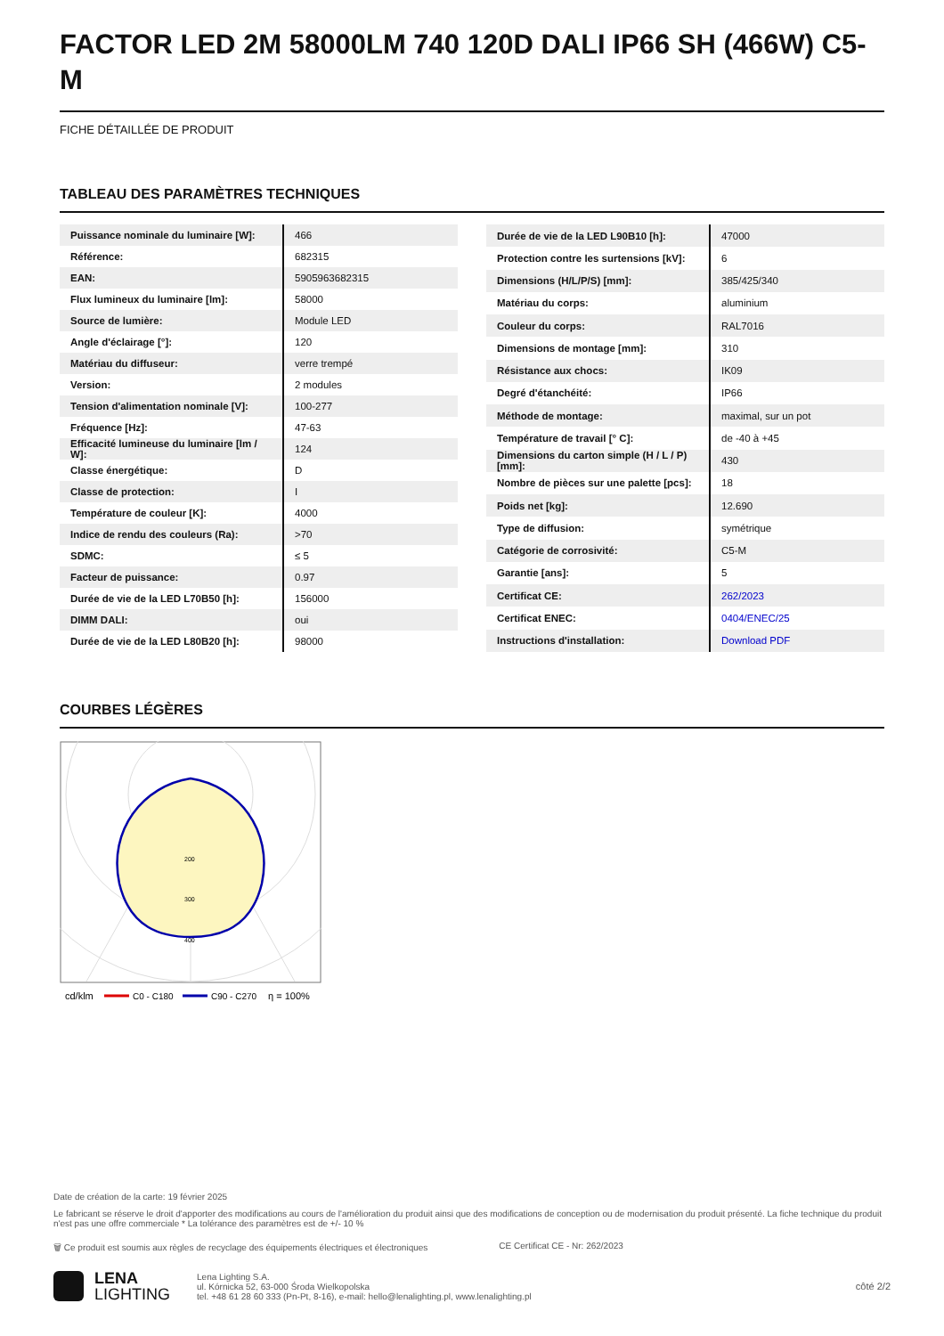FACTOR LED 2M 58000LM 740 120D DALI IP66 SH (466W) C5-M
FICHE DÉTAILLÉE DE PRODUIT
TABLEAU DES PARAMÈTRES TECHNIQUES
| Puissance nominale du luminaire [W]: | 466 |
| Référence: | 682315 |
| EAN: | 5905963682315 |
| Flux lumineux du luminaire [lm]: | 58000 |
| Source de lumière: | Module LED |
| Angle d'éclairage [°]: | 120 |
| Matériau du diffuseur: | verre trempé |
| Version: | 2 modules |
| Tension d'alimentation nominale [V]: | 100-277 |
| Fréquence [Hz]: | 47-63 |
| Efficacité lumineuse du luminaire [lm / W]: | 124 |
| Classe énergétique: | D |
| Classe de protection: | I |
| Température de couleur [K]: | 4000 |
| Indice de rendu des couleurs (Ra): | >70 |
| SDMC: | ≤ 5 |
| Facteur de puissance: | 0.97 |
| Durée de vie de la LED L70B50 [h]: | 156000 |
| DIMM DALI: | oui |
| Durée de vie de la LED L80B20 [h]: | 98000 |
| Durée de vie de la LED L90B10 [h]: | 47000 |
| Protection contre les surtensions [kV]: | 6 |
| Dimensions (H/L/P/S) [mm]: | 385/425/340 |
| Matériau du corps: | aluminium |
| Couleur du corps: | RAL7016 |
| Dimensions de montage [mm]: | 310 |
| Résistance aux chocs: | IK09 |
| Degré d'étanchéité: | IP66 |
| Méthode de montage: | maximal, sur un pot |
| Température de travail [° C]: | de -40 à +45 |
| Dimensions du carton simple (H / L / P) [mm]: | 430 |
| Nombre de pièces sur une palette [pcs]: | 18 |
| Poids net [kg]: | 12.690 |
| Type de diffusion: | symétrique |
| Catégorie de corrosivité: | C5-M |
| Garantie [ans]: | 5 |
| Certificat CE: | 262/2023 |
| Certificat ENEC: | 0404/ENEC/25 |
| Instructions d'installation: | Download PDF |
COURBES LÉGÈRES
200
300
400
cd/klm
C0 - C180
C90 - C270
η = 100%
Date de création de la carte: 19 février 2025
Le fabricant se réserve le droit d'apporter des modifications au cours de l'amélioration du produit ainsi que des modifications de conception ou de modernisation du produit présenté. La fiche technique du produit n'est pas une offre commerciale * La tolérance des paramètres est de +/- 10 %
🗑 Ce produit est soumis aux règles de recyclage des équipements électriques et électroniques CE Certificat CE - Nr: 262/2023
LENA
LIGHTING
Lena Lighting S.A.
ul. Kórnicka 52, 63-000 Środa Wielkopolska
tel. +48 61 28 60 333 (Pn-Pt, 8-16), e-mail: hello@lenalighting.pl, www.lenalighting.pl
côté 2/2